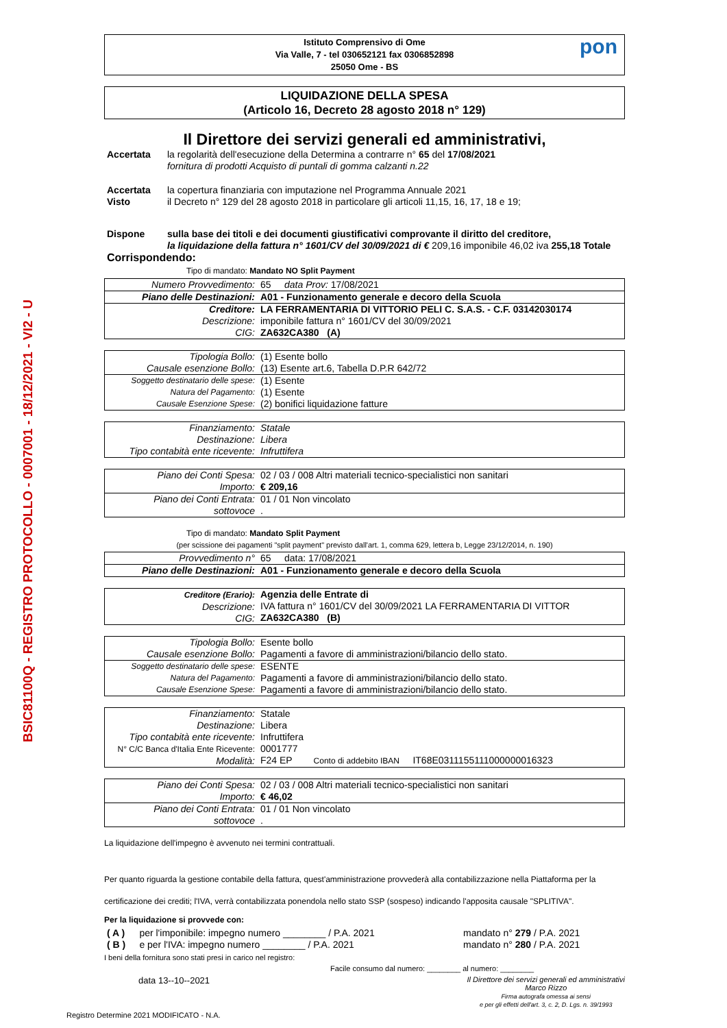BSIC81100Q - REGISTRO PROTOCOLLO - 0007001 - 18/12/2021 - VI2 - U
Istituto Comprensivo di Ome
Via Valle, 7 - tel 030652121 fax 0306852898
25050 Ome - BS
pon
LIQUIDAZIONE DELLA SPESA
(Articolo 16, Decreto 28 agosto 2018 n° 129)
Il Direttore dei servizi generali ed amministrativi,
| Accertata | la regolarità dell'esecuzione della Determina a contrarre n° 65 del 17/08/2021 fornitura di prodotti Acquisto di puntali di gomma calzanti n.22 |
| Accertata Visto | la copertura finanziaria con imputazione nel Programma Annuale 2021 il Decreto n° 129 del 28 agosto 2018 in particolare gli articoli 11,15, 16, 17, 18 e 19; |
| Dispone | sulla base dei titoli e dei documenti giustificativi comprovante il diritto del creditore, la liquidazione della fattura n° 1601/CV del 30/09/2021 di € 209,16 imponibile 46,02 iva 255,18 Totale |
| Corrispondendo: | |
Tipo di mandato: Mandato NO Split Payment
| Numero Provvedimento: | 65 data Prov: 17/08/2021 |
| Piano delle Destinazioni: | A01 - Funzionamento generale e decoro della Scuola |
| Creditore: Descrizione: CIG: | LA FERRAMENTARIA DI VITTORIO PELI C. S.A.S. - C.F. 03142030174 imponibile fattura n° 1601/CV del 30/09/2021 ZA632CA380 (A) |
| Tipologia Bollo: Causale esenzione Bollo: | (1) Esente bollo (13) Esente art.6, Tabella D.P.R 642/72 |
| Soggetto destinatario delle spese: Natura del Pagamento: Causale Esenzione Spese: | (1) Esente (1) Esente (2) bonifici liquidazione fatture |
| Finanziamento: Destinazione: Tipo contabità ente ricevente: | Statale Libera Infruttifera |
| Piano dei Conti Spesa: Importo: | 02 / 03 / 008 Altri materiali tecnico-specialistici non sanitari € 209,16 |
| Piano dei Conti Entrata: sottovoce | 01 / 01 Non vincolato . |
Tipo di mandato: Mandato Split Payment
(per scissione dei pagamenti "split payment" previsto dall'art. 1, comma 629, lettera b, Legge 23/12/2014, n. 190)
| Provvedimento n° | 65 data: 17/08/2021 |
| Piano delle Destinazioni: | A01 - Funzionamento generale e decoro della Scuola |
| Creditore (Erario): Descrizione: CIG: | Agenzia delle Entrate di IVA fattura n° 1601/CV del 30/09/2021 LA FERRAMENTARIA DI VITTOR ZA632CA380 (B) |
| Tipologia Bollo: Causale esenzione Bollo: | Esente bollo Pagamenti a favore di amministrazioni/bilancio dello stato. |
| Soggetto destinatario delle spese: Natura del Pagamento: Causale Esenzione Spese: | ESENTE Pagamenti a favore di amministrazioni/bilancio dello stato. Pagamenti a favore di amministrazioni/bilancio dello stato. |
| Finanziamento: Destinazione: Tipo contabità ente ricevente: N° C/C Banca d'Italia Ente Ricevente: Modalità: | Statale Libera Infruttifera 0001777 F24 EP Conto di addebito IBAN IT68E0311155111000000016323 |
| Piano dei Conti Spesa: Importo: | 02 / 03 / 008 Altri materiali tecnico-specialistici non sanitari € 46,02 |
| Piano dei Conti Entrata: sottovoce | 01 / 01 Non vincolato . |
La liquidazione dell'impegno è avvenuto nei termini contrattuali.
Per quanto riguarda la gestione contabile della fattura, quest'amministrazione provvederà alla contabilizzazione nella Piattaforma per la certificazione dei crediti; l'IVA, verrà contabilizzata ponendola nello stato SSP (sospeso) indicando l'apposita causale "SPLITIVA".
Per la liquidazione si provvede con:
| ( A ) | per l'imponibile: impegno numero ________ / P.A. 2021 | mandato n° 279 / P.A. 2021 |
| ( B ) | e per l'IVA: impegno numero ________ / P.A. 2021 | mandato n° 280 / P.A. 2021 |
I beni della fornitura sono stati presi in carico nel registro:
Facile consumo dal numero: ________ al numero: ________
data 13--10--2021 Il Direttore dei servizi generali ed amministrativi
Marco Rizzo
Firma autografa omessa ai sensi
e per gli effetti dell'art. 3, c. 2, D. Lgs. n. 39/1993
Registro Determine 2021 MODIFICATO - N.A.